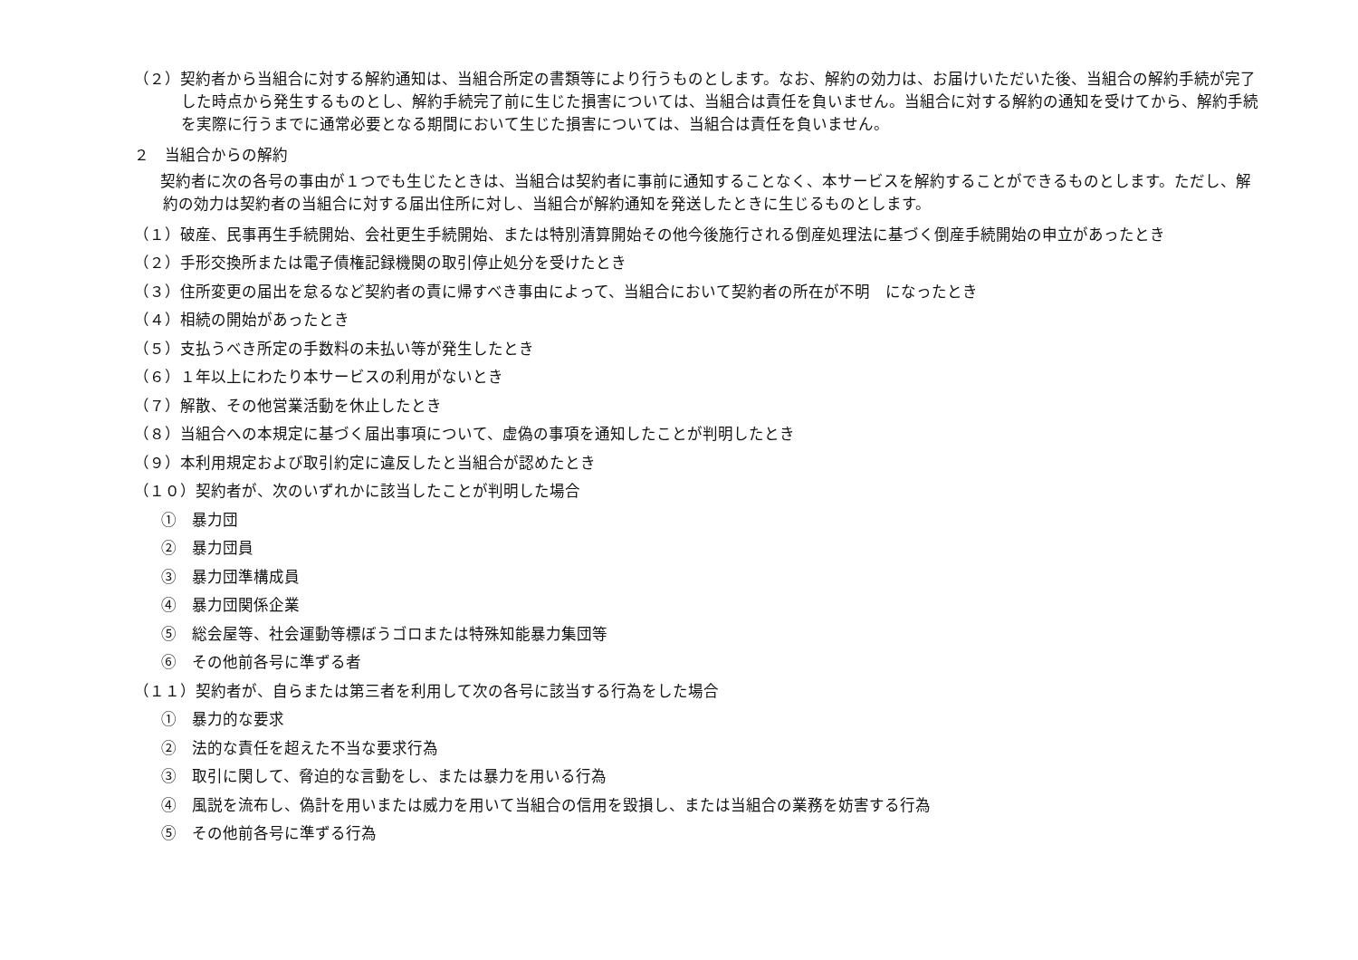（２）契約者から当組合に対する解約通知は、当組合所定の書類等により行うものとします。なお、解約の効力は、お届けいただいた後、当組合の解約手続が完了した時点から発生するものとし、解約手続完了前に生じた損害については、当組合は責任を負いません。当組合に対する解約の通知を受けてから、解約手続を実際に行うまでに通常必要となる期間において生じた損害については、当組合は責任を負いません。
２　当組合からの解約
　契約者に次の各号の事由が１つでも生じたときは、当組合は契約者に事前に通知することなく、本サービスを解約することができるものとします。ただし、解約の効力は契約者の当組合に対する届出住所に対し、当組合が解約通知を発送したときに生じるものとします。
（１）破産、民事再生手続開始、会社更生手続開始、または特別清算開始その他今後施行される倒産処理法に基づく倒産手続開始の申立があったとき
（２）手形交換所または電子債権記録機関の取引停止処分を受けたとき
（３）住所変更の届出を怠るなど契約者の責に帰すべき事由によって、当組合において契約者の所在が不明　になったとき
（４）相続の開始があったとき
（５）支払うべき所定の手数料の未払い等が発生したとき
（６）１年以上にわたり本サービスの利用がないとき
（７）解散、その他営業活動を休止したとき
（８）当組合への本規定に基づく届出事項について、虚偽の事項を通知したことが判明したとき
（９）本利用規定および取引約定に違反したと当組合が認めたとき
（１０）契約者が、次のいずれかに該当したことが判明した場合
①　暴力団
②　暴力団員
③　暴力団準構成員
④　暴力団関係企業
⑤　総会屋等、社会運動等標ぼうゴロまたは特殊知能暴力集団等
⑥　その他前各号に準ずる者
（１１）契約者が、自らまたは第三者を利用して次の各号に該当する行為をした場合
①　暴力的な要求
②　法的な責任を超えた不当な要求行為
③　取引に関して、脅迫的な言動をし、または暴力を用いる行為
④　風説を流布し、偽計を用いまたは威力を用いて当組合の信用を毀損し、または当組合の業務を妨害する行為
⑤　その他前各号に準ずる行為